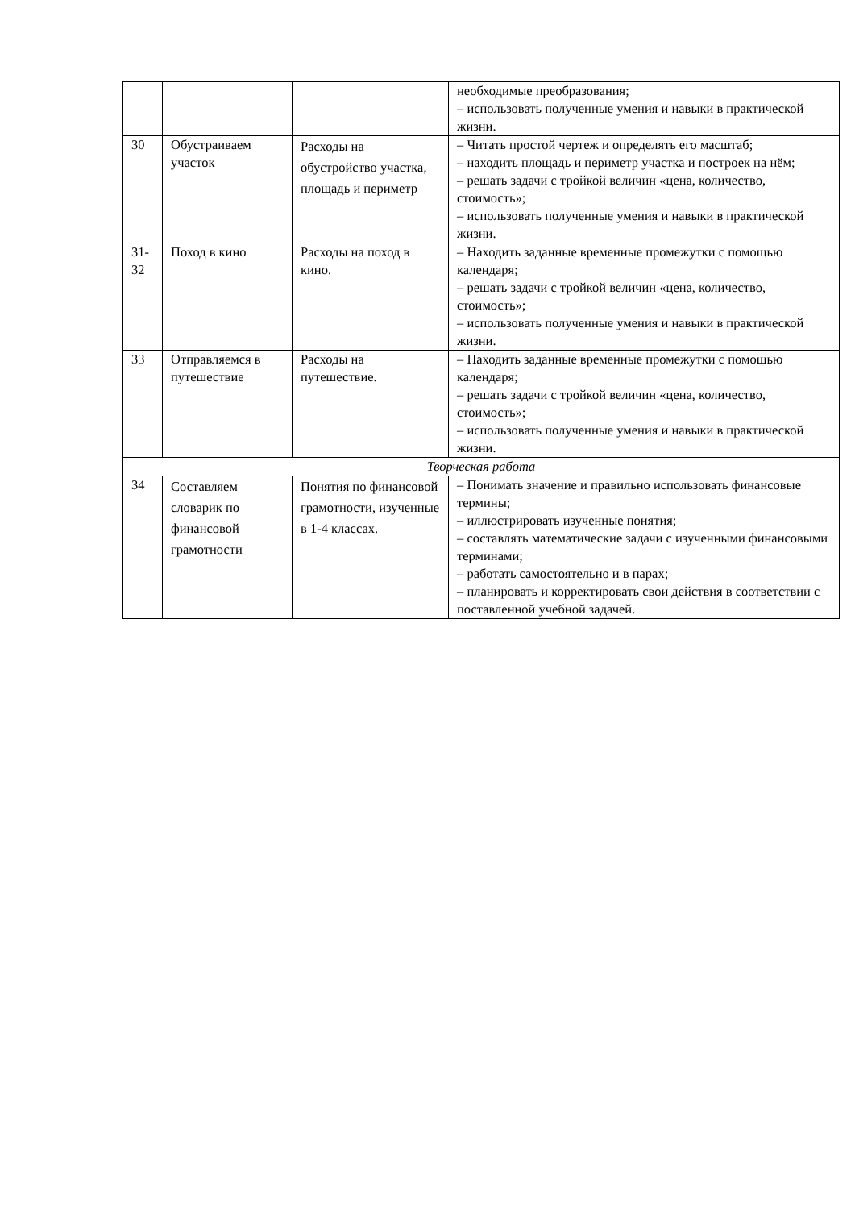| | | | необходимые преобразования; – использовать полученные умения и навыки в практической жизни. |
| 30 | Обустраиваем участок | Расходы на обустройство участка, площадь и периметр | – Читать простой чертеж и определять его масштаб; – находить площадь и периметр участка и построек на нём; – решать задачи с тройкой величин «цена, количество, стоимость»; – использовать полученные умения и навыки в практической жизни. |
| 31-32 | Поход в кино | Расходы на поход в кино. | – Находить заданные временные промежутки с помощью календаря; – решать задачи с тройкой величин «цена, количество, стоимость»; – использовать полученные умения и навыки в практической жизни. |
| 33 | Отправляемся в путешествие | Расходы на путешествие. | – Находить заданные временные промежутки с помощью календаря; – решать задачи с тройкой величин «цена, количество, стоимость»; – использовать полученные умения и навыки в практической жизни. |
| Творческая работа | | | |
| 34 | Составляем словарик по финансовой грамотности | Понятия по финансовой грамотности, изученные в 1-4 классах. | – Понимать значение и правильно использовать финансовые термины; – иллюстрировать изученные понятия; – составлять математические задачи с изученными финансовыми терминами; – работать самостоятельно и в парах; – планировать и корректировать свои действия в соответствии с поставленной учебной задачей. |